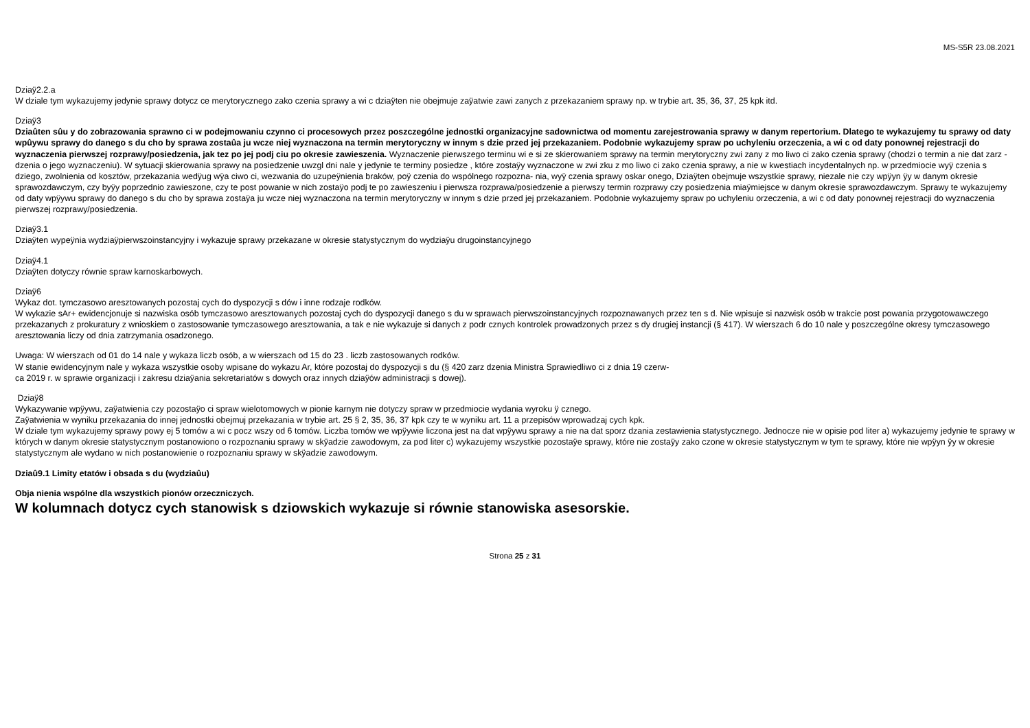MS-S5R 23.08.2021
Dziaÿ2.2.a
W dziale tym wykazujemy jedynie sprawy dotycz ce merytorycznego zako czenia sprawy a wi c dziaÿten nie obejmuje zaÿatwie zawi zanych z przekazaniem sprawy np. w trybie art. 35, 36, 37, 25 kpk itd.
Dziaÿ3
Dziaûten sûu y do zobrazowania sprawno ci w podejmowaniu czynno ci procesowych przez poszczególne jednostki organizacyjne sadownictwa od momentu zarejestrowania sprawy w danym repertorium. Dlatego te wykazujemy tu sprawy od daty wpûywu sprawy do danego s du cho by sprawa zostaûa ju wcze niej wyznaczona na termin merytoryczny w innym s dzie przed jej przekazaniem. Podobnie wykazujemy spraw po uchyleniu orzeczenia, a wi c od daty ponownej rejestracji do wyznaczenia pierwszej rozprawy/posiedzenia, jak tez po jej podj ciu po okresie zawieszenia. Wyznaczenie pierwszego terminu wi e si ze skierowaniem sprawy na termin merytoryczny zwi zany z mo liwo ci zako czenia sprawy (chodzi o termin a nie dat zarz - dzenia o jego wyznaczeniu). W sytuacji skierowania sprawy na posiedzenie uwzgl dni nale y jedynie te terminy posiedze , które zostaÿy wyznaczone w zwi zku z mo liwo ci zako czenia sprawy, a nie w kwestiach incydentalnych np. w przedmiocie wyÿ czenia s dziego, zwolnienia od kosztów, przekazania wedÿug wÿa ciwo ci, wezwania do uzupeÿnienia braków, poÿ czenia do wspólnego rozpozna- nia, wyÿ czenia sprawy oskar onego, Dziaÿten obejmuje wszystkie sprawy, niezale nie czy wpÿyn ÿy w danym okresie sprawozdawczym, czy byÿy poprzednio zawieszone, czy te post powanie w nich zostaÿo podj te po zawieszeniu i pierwsza rozprawa/posiedzenie a pierwszy termin rozprawy czy posiedzenia miaÿmiejsce w danym okresie sprawozdawczym. Sprawy te wykazujemy od daty wpÿywu sprawy do danego s du cho by sprawa zostaÿa ju wcze niej wyznaczona na termin merytoryczny w innym s dzie przed jej przekazaniem. Podobnie wykazujemy spraw po uchyleniu orzeczenia, a wi c od daty ponownej rejestracji do wyznaczenia pierwszej rozprawy/posiedzenia.
Dziaÿ3.1
Dziaÿten wypeÿnia wydziaÿpierwszoinstancyjny i wykazuje sprawy przekazane w okresie statystycznym do wydziaÿu drugoinstancyjnego
Dziaÿ4.1
Dziaÿten dotyczy równie spraw karnoskarbowych.
Dziaÿ6
Wykaz dot. tymczasowo aresztowanych pozostaj cych do dyspozycji s dów i inne rodzaje rodków.
W wykazie sAr+ ewidencjonuje si nazwiska osób tymczasowo aresztowanych pozostaj cych do dyspozycji danego s du w sprawach pierwszoinstancyjnych rozpoznawanych przez ten s d. Nie wpisuje si nazwisk osób w trakcie post powania przygotowawczego przekazanych z prokuratury z wnioskiem o zastosowanie tymczasowego aresztowania, a tak e nie wykazuje si danych z podr cznych kontrolek prowadzonych przez s dy drugiej instancji (§ 417). W wierszach 6 do 10 nale y poszczególne okresy tymczasowego aresztowania liczy od dnia zatrzymania osadzonego.
Uwaga: W wierszach od 01 do 14 nale y wykaza liczb osób, a w wierszach od 15 do 23 . liczb zastosowanych rodków.
W stanie ewidencyjnym nale y wykaza wszystkie osoby wpisane do wykazu Ar, które pozostaj do dyspozycji s du (§ 420 zarz dzenia Ministra Sprawiedliwo ci z dnia 19 czerw-
ca 2019 r. w sprawie organizacji i zakresu dziaÿania sekretariatów s dowych oraz innych dziaÿów administracji s dowej).
Dziaÿ8
Wykazywanie wpÿywu, zaÿatwienia czy pozostaÿo ci spraw wielotomowych w pionie karnym nie dotyczy spraw w przedmiocie wydania wyroku ÿ cznego.
Zaÿatwienia w wyniku przekazania do innej jednostki obejmuj przekazania w trybie art. 25 § 2, 35, 36, 37 kpk czy te w wyniku art. 11 a przepisów wprowadzaj cych kpk.
W dziale tym wykazujemy sprawy powy ej 5 tomów a wi c pocz wszy od 6 tomów. Liczba tomów we wpÿywie liczona jest na dat wpÿywu sprawy a nie na dat sporz dzania zestawienia statystycznego. Jednocze nie w opisie pod liter a) wykazujemy jedynie te sprawy w których w danym okresie statystycznym postanowiono o rozpoznaniu sprawy w skÿadzie zawodowym, za pod liter c) wykazujemy wszystkie pozostaÿe sprawy, które nie zostaÿy zako czone w okresie statystycznym w tym te sprawy, które nie wpÿyn ÿy w okresie statystycznym ale wydano w nich postanowienie o rozpoznaniu sprawy w skÿadzie zawodowym.
Dziaû9.1 Limity etatów i obsada s du (wydziaûu)
Obja nienia wspólne dla wszystkich pionów orzeczniczych.
W kolumnach dotycz cych stanowisk s dziowskich wykazuje si równie stanowiska asesorskie.
Strona 25 z 31